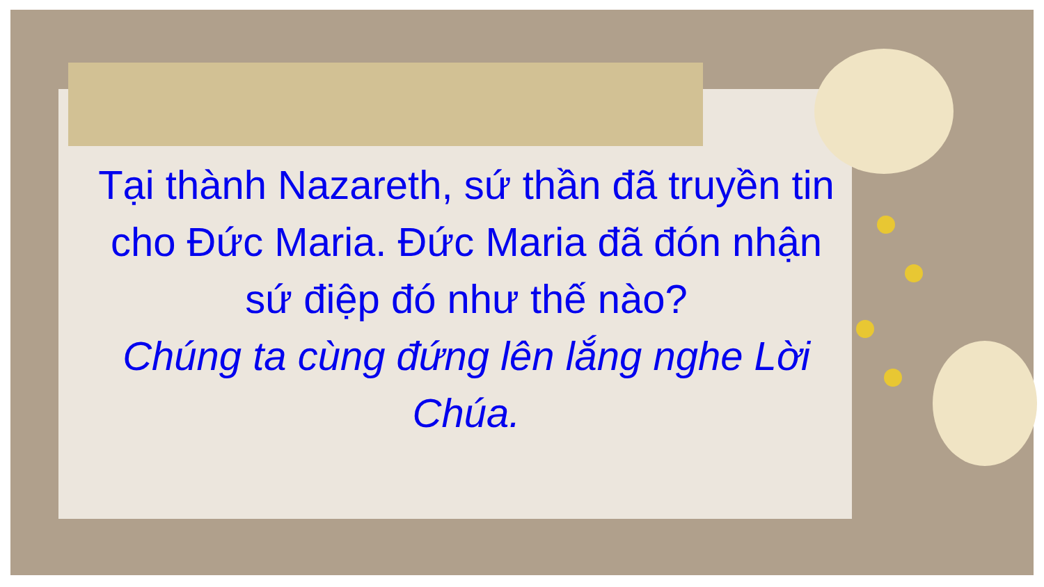Tại thành Nazareth, sứ thần đã truyền tin cho Đức Maria. Đức Maria đã đón nhận sứ điệp đó như thế nào?
Chúng ta cùng đứng lên lắng nghe Lời Chúa.